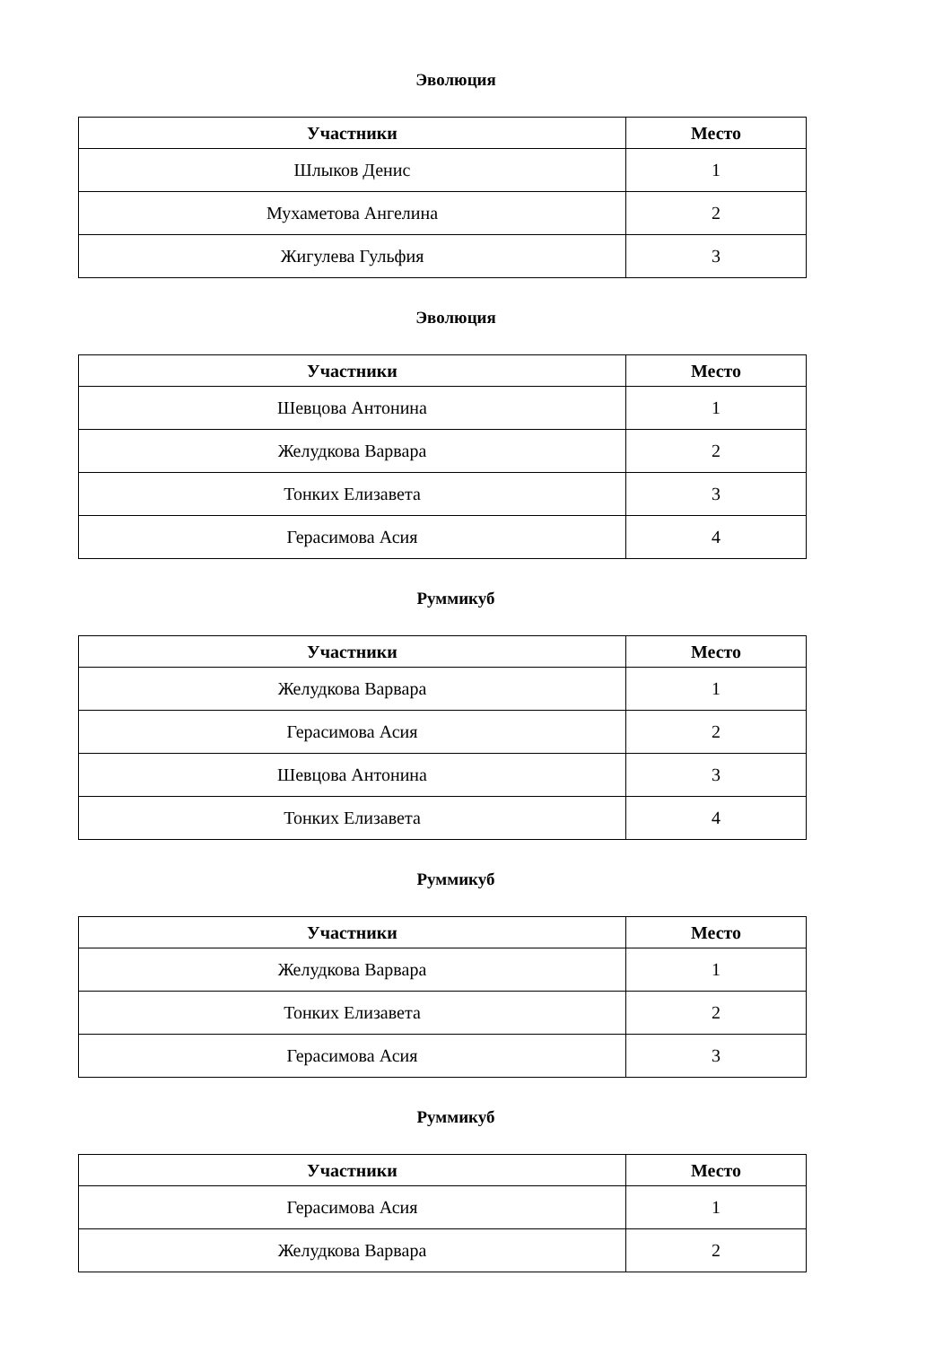Эволюция
| Участники | Место |
| --- | --- |
| Шлыков Денис | 1 |
| Мухаметова Ангелина | 2 |
| Жигулева Гульфия | 3 |
Эволюция
| Участники | Место |
| --- | --- |
| Шевцова Антонина | 1 |
| Желудкова Варвара | 2 |
| Тонких Елизавета | 3 |
| Герасимова Асия | 4 |
Руммикуб
| Участники | Место |
| --- | --- |
| Желудкова Варвара | 1 |
| Герасимова Асия | 2 |
| Шевцова Антонина | 3 |
| Тонких Елизавета | 4 |
Руммикуб
| Участники | Место |
| --- | --- |
| Желудкова Варвара | 1 |
| Тонких Елизавета | 2 |
| Герасимова Асия | 3 |
Руммикуб
| Участники | Место |
| --- | --- |
| Герасимова Асия | 1 |
| Желудкова Варвара | 2 |